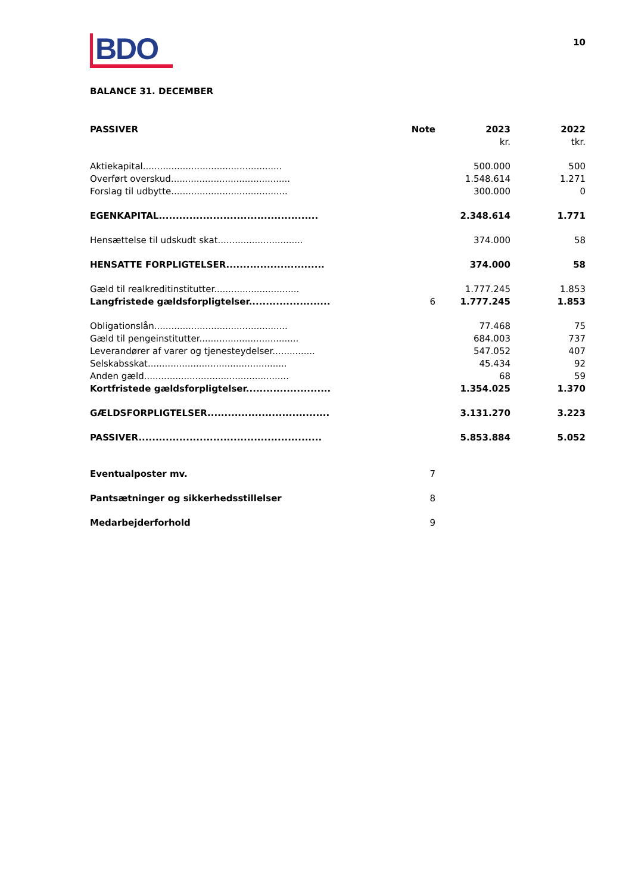10
BDO
BALANCE 31. DECEMBER
| PASSIVER | Note | 2023 | 2022 |
| --- | --- | --- | --- |
| | | kr. | tkr. |
| Aktiekapital................................................. | | 500.000 | 500 |
| Overført overskud.......................................... | | 1.548.614 | 1.271 |
| Forslag til udbytte......................................... | | 300.000 | 0 |
| EGENKAPITAL............................................... | | 2.348.614 | 1.771 |
| Hensættelse til udskudt skat.............................. | | 374.000 | 58 |
| HENSATTE FORPLIGTELSER............................. | | 374.000 | 58 |
| Gæld til realkreditinstitutter.............................. | | 1.777.245 | 1.853 |
| Langfristede gældsforpligtelser........................ | 6 | 1.777.245 | 1.853 |
| Obligationslån............................................... | | 77.468 | 75 |
| Gæld til pengeinstitutter................................... | | 684.003 | 737 |
| Leverandører af varer og tjenesteydelser............... | | 547.052 | 407 |
| Selskabsskat................................................. | | 45.434 | 92 |
| Anden gæld................................................... | | 68 | 59 |
| Kortfristede gældsforpligtelser......................... | | 1.354.025 | 1.370 |
| GÆLDSFORPLIGTELSER.................................... | | 3.131.270 | 3.223 |
| PASSIVER...................................................... | | 5.853.884 | 5.052 |
| Eventualposter mv. | 7 | | |
| Pantsætninger og sikkerhedsstillelser | 8 | | |
| Medarbejderforhold | 9 | | |